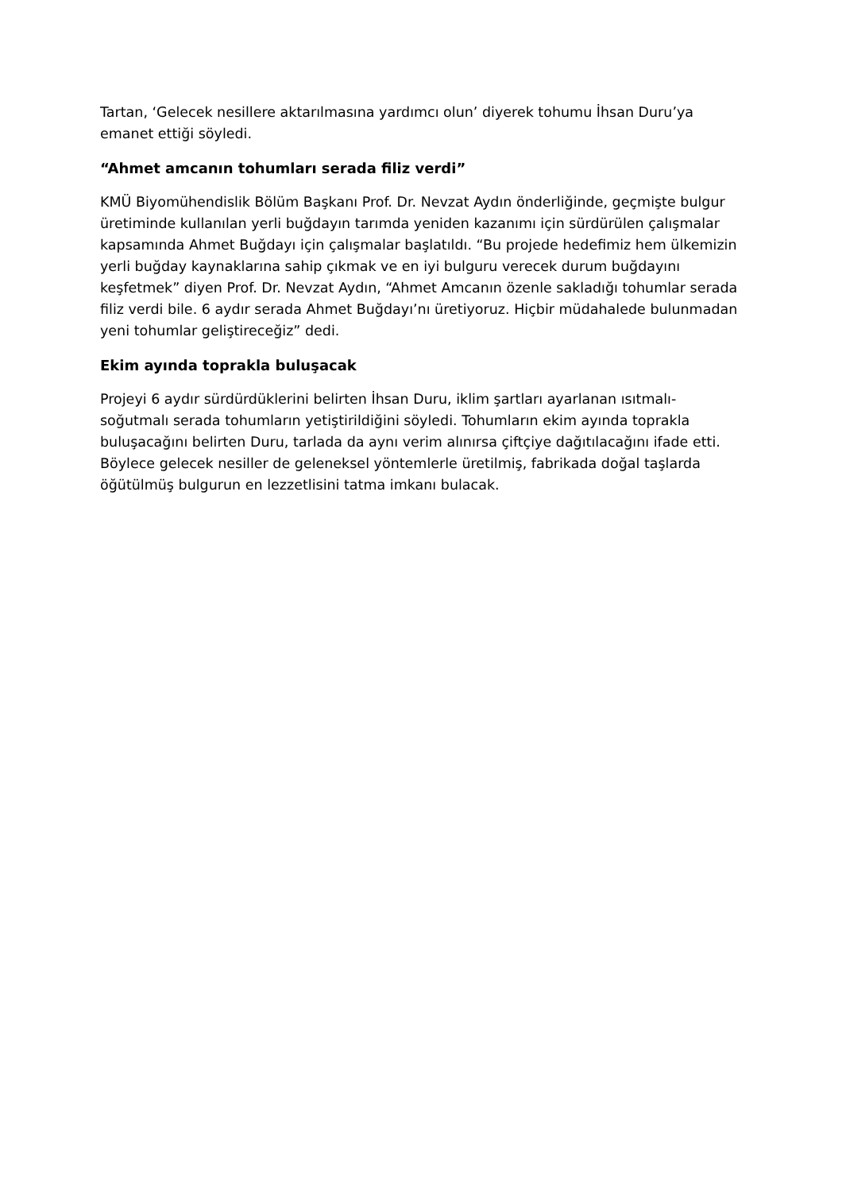Tartan, ‘Gelecek nesillere aktarılmasına yardımcı olun’ diyerek tohumu İhsan Duru’ya emanet ettiği söyledi.
“Ahmet amcanın tohumları serada filiz verdi”
KMÜ Biyomühendislik Bölüm Başkanı Prof. Dr. Nevzat Aydın önderliğinde, geçmişte bulgur üretiminde kullanılan yerli buğdayın tarımda yeniden kazanımı için sürdürülen çalışmalar kapsamında Ahmet Buğdayı için çalışmalar başlatıldı. “Bu projede hedefimiz hem ülkemizin yerli buğday kaynaklarına sahip çıkmak ve en iyi bulguru verecek durum buğdayını keşfetmek” diyen Prof. Dr. Nevzat Aydın, “Ahmet Amcanın özenle sakladığı tohumlar serada filiz verdi bile. 6 aydır serada Ahmet Buğdayı’nı üretiyoruz. Hiçbir müdahalede bulunmadan yeni tohumlar geliştireceğiz” dedi.
Ekim ayında toprakla buluşacak
Projeyi 6 aydır sürdürdüklerini belirten İhsan Duru, iklim şartları ayarlanan ısıtmalı-soğutmalı serada tohumların yetiştirildiğini söyledi. Tohumların ekim ayında toprakla buluşacağını belirten Duru, tarlada da aynı verim alınırsa çiftçiye dağıtılacağını ifade etti. Böylece gelecek nesiller de geleneksel yöntemlerle üretilmiş, fabrikada doğal taşlarda öğütülmüş bulgurun en lezzetlisini tatma imkanı bulacak.